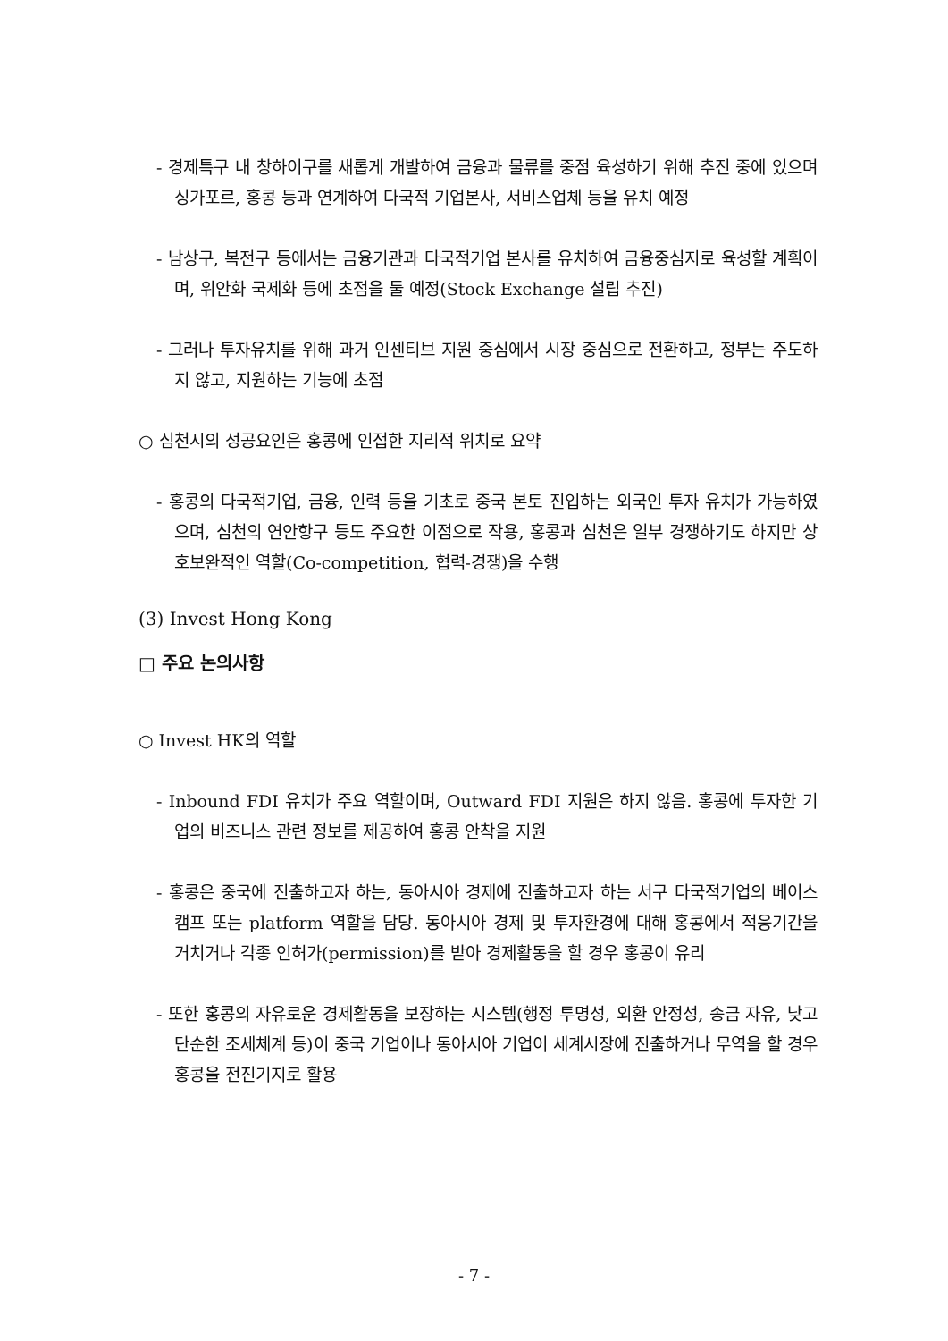- 경제특구 내 창하이구를 새롭게 개발하여 금융과 물류를 중점 육성하기 위해 추진 중에 있으며 싱가포르, 홍콩 등과 연계하여 다국적 기업본사, 서비스업체 등을 유치 예정
- 남상구, 복전구 등에서는 금융기관과 다국적기업 본사를 유치하여 금융중심지로 육성할 계획이며, 위안화 국제화 등에 초점을 둘 예정(Stock Exchange 설립 추진)
- 그러나 투자유치를 위해 과거 인센티브 지원 중심에서 시장 중심으로 전환하고, 정부는 주도하지 않고, 지원하는 기능에 초점
○ 심천시의 성공요인은 홍콩에 인접한 지리적 위치로 요약
- 홍콩의 다국적기업, 금융, 인력 등을 기초로 중국 본토 진입하는 외국인 투자 유치가 가능하였으며, 심천의 연안항구 등도 주요한 이점으로 작용, 홍콩과 심천은 일부 경쟁하기도 하지만 상호보완적인 역할(Co-competition, 협력-경쟁)을 수행
(3) Invest Hong Kong
□ 주요 논의사항
○ Invest HK의 역할
- Inbound FDI 유치가 주요 역할이며, Outward FDI 지원은 하지 않음. 홍콩에 투자한 기업의 비즈니스 관련 정보를 제공하여 홍콩 안착을 지원
- 홍콩은 중국에 진출하고자 하는, 동아시아 경제에 진출하고자 하는 서구 다국적기업의 베이스캠프 또는 platform 역할을 담당. 동아시아 경제 및 투자환경에 대해 홍콩에서 적응기간을 거치거나 각종 인허가(permission)를 받아 경제활동을 할 경우 홍콩이 유리
- 또한 홍콩의 자유로운 경제활동을 보장하는 시스템(행정 투명성, 외환 안정성, 송금 자유, 낮고 단순한 조세체계 등)이 중국 기업이나 동아시아 기업이 세계시장에 진출하거나 무역을 할 경우 홍콩을 전진기지로 활용
- 7 -